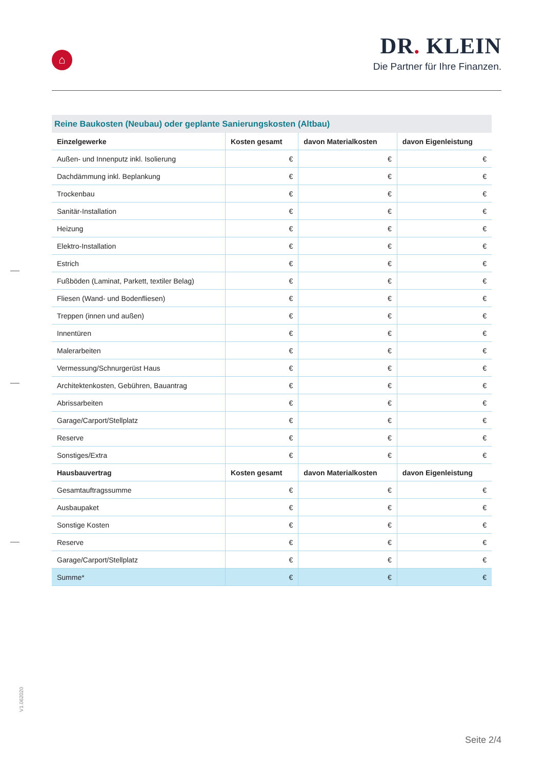⌂
DR. KLEIN
Die Partner für Ihre Finanzen.
Reine Baukosten (Neubau) oder geplante Sanierungskosten (Altbau)
| Einzelgewerke | Kosten gesamt | davon Materialkosten | davon Eigenleistung |
| --- | --- | --- | --- |
| Außen- und Innenputz inkl. Isolierung | € | € | € |
| Dachdämmung inkl. Beplankung | € | € | € |
| Trockenbau | € | € | € |
| Sanitär-Installation | € | € | € |
| Heizung | € | € | € |
| Elektro-Installation | € | € | € |
| Estrich | € | € | € |
| Fußböden (Laminat, Parkett, textiler Belag) | € | € | € |
| Fliesen (Wand- und Bodenfliesen) | € | € | € |
| Treppen (innen und außen) | € | € | € |
| Innentüren | € | € | € |
| Malerarbeiten | € | € | € |
| Vermessung/Schnurgerüst Haus | € | € | € |
| Architektenkosten, Gebühren, Bauantrag | € | € | € |
| Abrissarbeiten | € | € | € |
| Garage/Carport/Stellplatz | € | € | € |
| Reserve | € | € | € |
| Sonstiges/Extra | € | € | € |
| Hausbauvertrag | Kosten gesamt | davon Materialkosten | davon Eigenleistung |
| Gesamtauftragssumme | € | € | € |
| Ausbaupaket | € | € | € |
| Sonstige Kosten | € | € | € |
| Reserve | € | € | € |
| Garage/Carport/Stellplatz | € | € | € |
| Summe* | € | € | € |
V1.062020
Seite 2/4